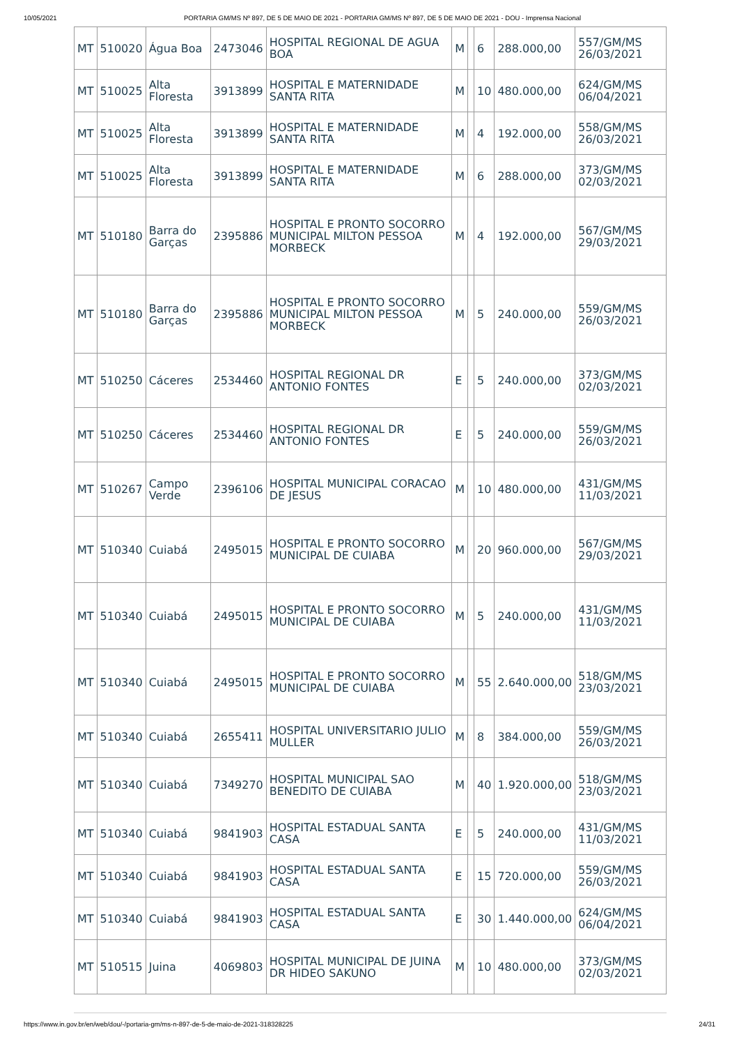10/05/2021 PORTARIA GM/MS Nº 897, DE 5 DE MAIO DE 2021 - PORTARIA GM/MS Nº 897, DE 5 DE MAIO DE 2021 - DOU - Imprensa Nacional
| MT | 510020 | Água Boa | 2473046 | HOSPITAL REGIONAL DE AGUA BOA | M | | 6 | 288.000,00 | 557/GM/MS 26/03/2021 |
| MT | 510025 | Alta Floresta | 3913899 | HOSPITAL E MATERNIDADE SANTA RITA | M | | 10 | 480.000,00 | 624/GM/MS 06/04/2021 |
| MT | 510025 | Alta Floresta | 3913899 | HOSPITAL E MATERNIDADE SANTA RITA | M | | 4 | 192.000,00 | 558/GM/MS 26/03/2021 |
| MT | 510025 | Alta Floresta | 3913899 | HOSPITAL E MATERNIDADE SANTA RITA | M | | 6 | 288.000,00 | 373/GM/MS 02/03/2021 |
| MT | 510180 | Barra do Garças | 2395886 | HOSPITAL E PRONTO SOCORRO MUNICIPAL MILTON PESSOA MORBECK | M | | 4 | 192.000,00 | 567/GM/MS 29/03/2021 |
| MT | 510180 | Barra do Garças | 2395886 | HOSPITAL E PRONTO SOCORRO MUNICIPAL MILTON PESSOA MORBECK | M | | 5 | 240.000,00 | 559/GM/MS 26/03/2021 |
| MT | 510250 | Cáceres | 2534460 | HOSPITAL REGIONAL DR ANTONIO FONTES | E | | 5 | 240.000,00 | 373/GM/MS 02/03/2021 |
| MT | 510250 | Cáceres | 2534460 | HOSPITAL REGIONAL DR ANTONIO FONTES | E | | 5 | 240.000,00 | 559/GM/MS 26/03/2021 |
| MT | 510267 | Campo Verde | 2396106 | HOSPITAL MUNICIPAL CORACAO DE JESUS | M | | 10 | 480.000,00 | 431/GM/MS 11/03/2021 |
| MT | 510340 | Cuiabá | 2495015 | HOSPITAL E PRONTO SOCORRO MUNICIPAL DE CUIABA | M | | 20 | 960.000,00 | 567/GM/MS 29/03/2021 |
| MT | 510340 | Cuiabá | 2495015 | HOSPITAL E PRONTO SOCORRO MUNICIPAL DE CUIABA | M | | 5 | 240.000,00 | 431/GM/MS 11/03/2021 |
| MT | 510340 | Cuiabá | 2495015 | HOSPITAL E PRONTO SOCORRO MUNICIPAL DE CUIABA | M | | 55 | 2.640.000,00 | 518/GM/MS 23/03/2021 |
| MT | 510340 | Cuiabá | 2655411 | HOSPITAL UNIVERSITARIO JULIO MULLER | M | | 8 | 384.000,00 | 559/GM/MS 26/03/2021 |
| MT | 510340 | Cuiabá | 7349270 | HOSPITAL MUNICIPAL SAO BENEDITO DE CUIABA | M | | 40 | 1.920.000,00 | 518/GM/MS 23/03/2021 |
| MT | 510340 | Cuiabá | 9841903 | HOSPITAL ESTADUAL SANTA CASA | E | | 5 | 240.000,00 | 431/GM/MS 11/03/2021 |
| MT | 510340 | Cuiabá | 9841903 | HOSPITAL ESTADUAL SANTA CASA | E | | 15 | 720.000,00 | 559/GM/MS 26/03/2021 |
| MT | 510340 | Cuiabá | 9841903 | HOSPITAL ESTADUAL SANTA CASA | E | | 30 | 1.440.000,00 | 624/GM/MS 06/04/2021 |
| MT | 510515 | Juina | 4069803 | HOSPITAL MUNICIPAL DE JUINA DR HIDEO SAKUNO | M | | 10 | 480.000,00 | 373/GM/MS 02/03/2021 |
https://www.in.gov.br/en/web/dou/-/portaria-gm/ms-n-897-de-5-de-maio-de-2021-318328225 24/31